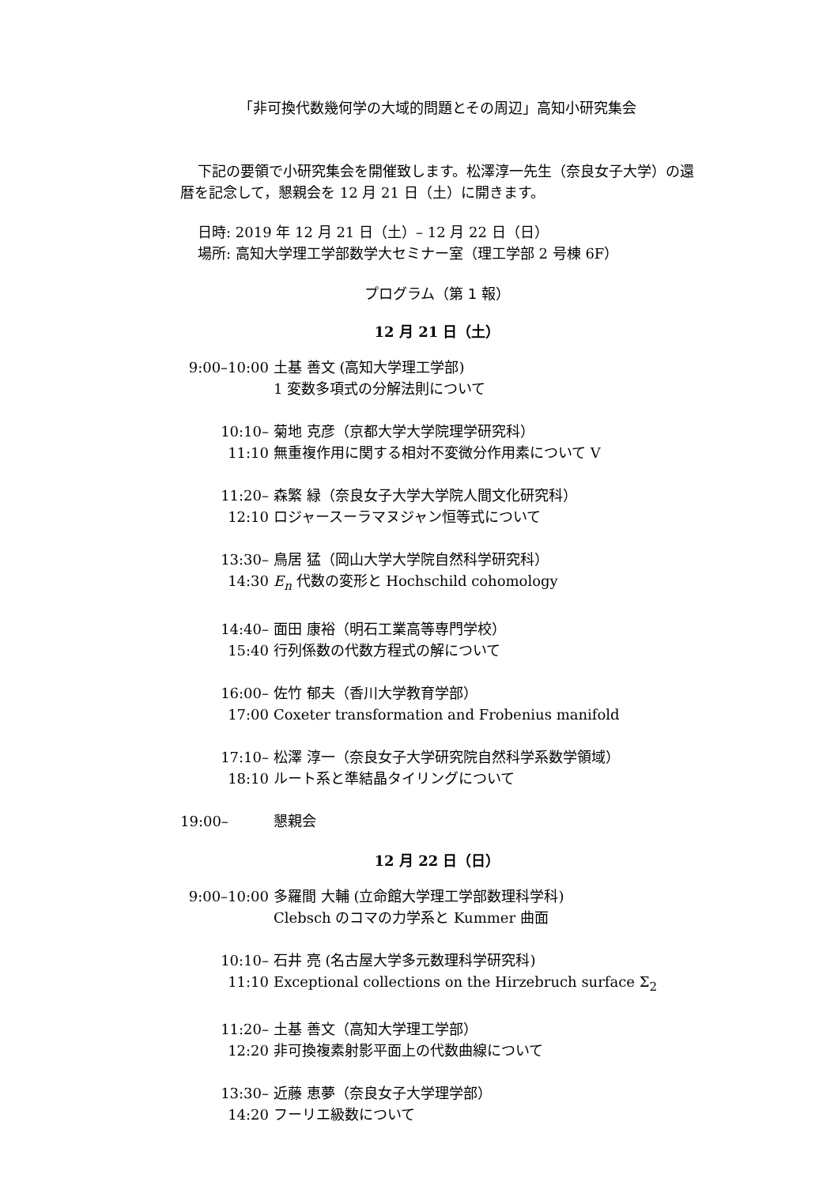「非可換代数幾何学の大域的問題とその周辺」高知小研究集会
下記の要領で小研究集会を開催致します。松澤淳一先生（奈良女子大学）の還暦を記念して，懇親会を 12 月 21 日（土）に開きます。
日時: 2019 年 12 月 21 日（土）– 12 月 22 日（日）
場所: 高知大学理工学部数学大セミナー室（理工学部 2 号棟 6F）
プログラム（第 1 報）
12 月 21 日（土）
9:00–10:00 土基 善文 (高知大学理工学部)
1 変数多項式の分解法則について
10:10–11:10
菊地 克彦（京都大学大学院理学研究科）
無重複作用に関する相対不変微分作用素について V
11:20–12:10
森繁 緑（奈良女子大学大学院人間文化研究科）
ロジャースーラマヌジャン恒等式について
13:30–14:30
鳥居 猛（岡山大学大学院自然科学研究科）
E<sub>n</sub> 代数の変形と Hochschild cohomology
14:40–15:40
面田 康裕（明石工業高等専門学校）
行列係数の代数方程式の解について
16:00–17:00
佐竹 郁夫（香川大学教育学部）
Coxeter transformation and Frobenius manifold
17:10–18:10
松澤 淳一（奈良女子大学研究院自然科学系数学領域）
ルート系と準結晶タイリングについて
19:00– 懇親会
12 月 22 日（日）
9:00–10:00 多羅間 大輔 (立命館大学理工学部数理科学科)
Clebsch のコマの力学系と Kummer 曲面
10:10–11:10
石井 亮 (名古屋大学多元数理科学研究科)
Exceptional collections on the Hirzebruch surface Σ<sub>2</sub>
11:20–12:20
土基 善文（高知大学理工学部）
非可換複素射影平面上の代数曲線について
13:30–14:20
近藤 恵夢（奈良女子大学理学部）
フーリエ級数について